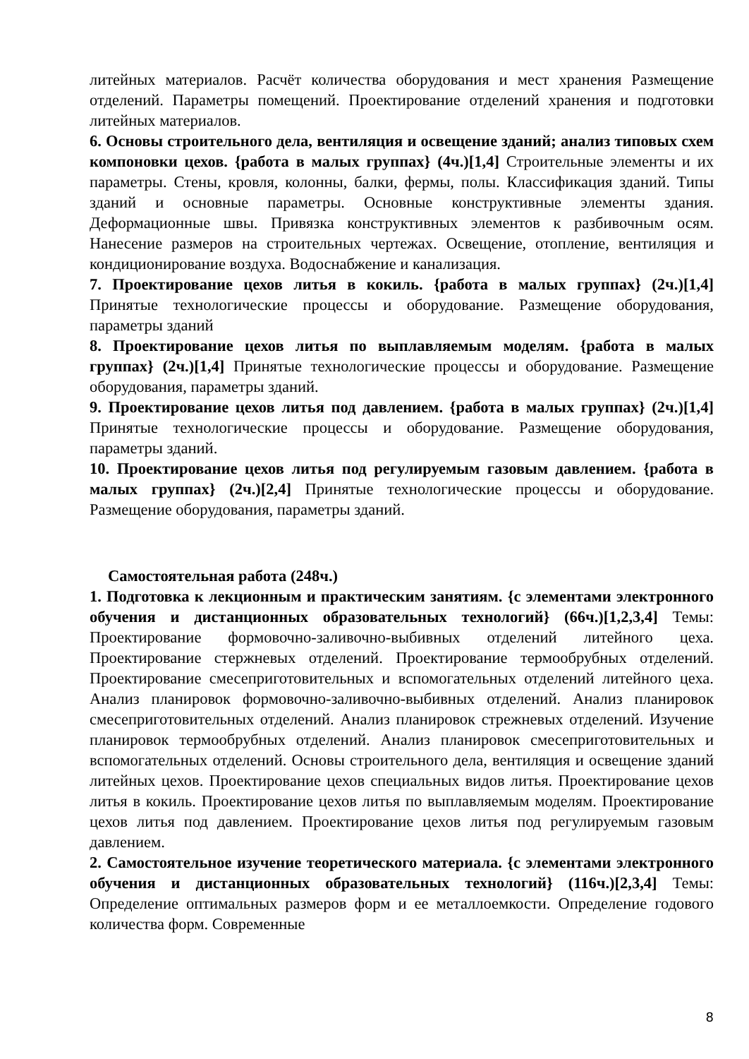литейных материалов. Расчёт количества оборудования и мест хранения Размещение отделений. Параметры помещений. Проектирование отделений хранения и подготовки литейных материалов.
6. Основы строительного дела, вентиляция и освещение зданий; анализ типовых схем компоновки цехов. {работа в малых группах} (4ч.)[1,4] Строительные элементы и их параметры. Стены, кровля, колонны, балки, фермы, полы. Классификация зданий. Типы зданий и основные параметры. Основные конструктивные элементы здания. Деформационные швы. Привязка конструктивных элементов к разбивочным осям. Нанесение размеров на строительных чертежах. Освещение, отопление, вентиляция и кондиционирование воздуха. Водоснабжение и канализация.
7. Проектирование цехов литья в кокиль. {работа в малых группах} (2ч.)[1,4] Принятые технологические процессы и оборудование. Размещение оборудования, параметры зданий
8. Проектирование цехов литья по выплавляемым моделям. {работа в малых группах} (2ч.)[1,4] Принятые технологические процессы и оборудование. Размещение оборудования, параметры зданий.
9. Проектирование цехов литья под давлением. {работа в малых группах} (2ч.)[1,4] Принятые технологические процессы и оборудование. Размещение оборудования, параметры зданий.
10. Проектирование цехов литья под регулируемым газовым давлением. {работа в малых группах} (2ч.)[2,4] Принятые технологические процессы и оборудование. Размещение оборудования, параметры зданий.
Самостоятельная работа (248ч.)
1. Подготовка к лекционным и практическим занятиям. {с элементами электронного обучения и дистанционных образовательных технологий} (66ч.)[1,2,3,4] Темы: Проектирование формовочно-заливочно-выбивных отделений литейного цеха. Проектирование стержневых отделений. Проектирование термообрубных отделений. Проектирование смесеприготовительных и вспомогательных отделений литейного цеха. Анализ планировок формовочно-заливочно-выбивных отделений. Анализ планировок смесеприготовительных отделений. Анализ планировок стрежневых отделений. Изучение планировок термообрубных отделений. Анализ планировок смесеприготовительных и вспомогательных отделений. Основы строительного дела, вентиляция и освещение зданий литейных цехов. Проектирование цехов специальных видов литья. Проектирование цехов литья в кокиль. Проектирование цехов литья по выплавляемым моделям. Проектирование цехов литья под давлением. Проектирование цехов литья под регулируемым газовым давлением.
2. Самостоятельное изучение теоретического материала. {с элементами электронного обучения и дистанционных образовательных технологий} (116ч.)[2,3,4] Темы: Определение оптимальных размеров форм и ее металлоемкости. Определение годового количества форм. Современные
8